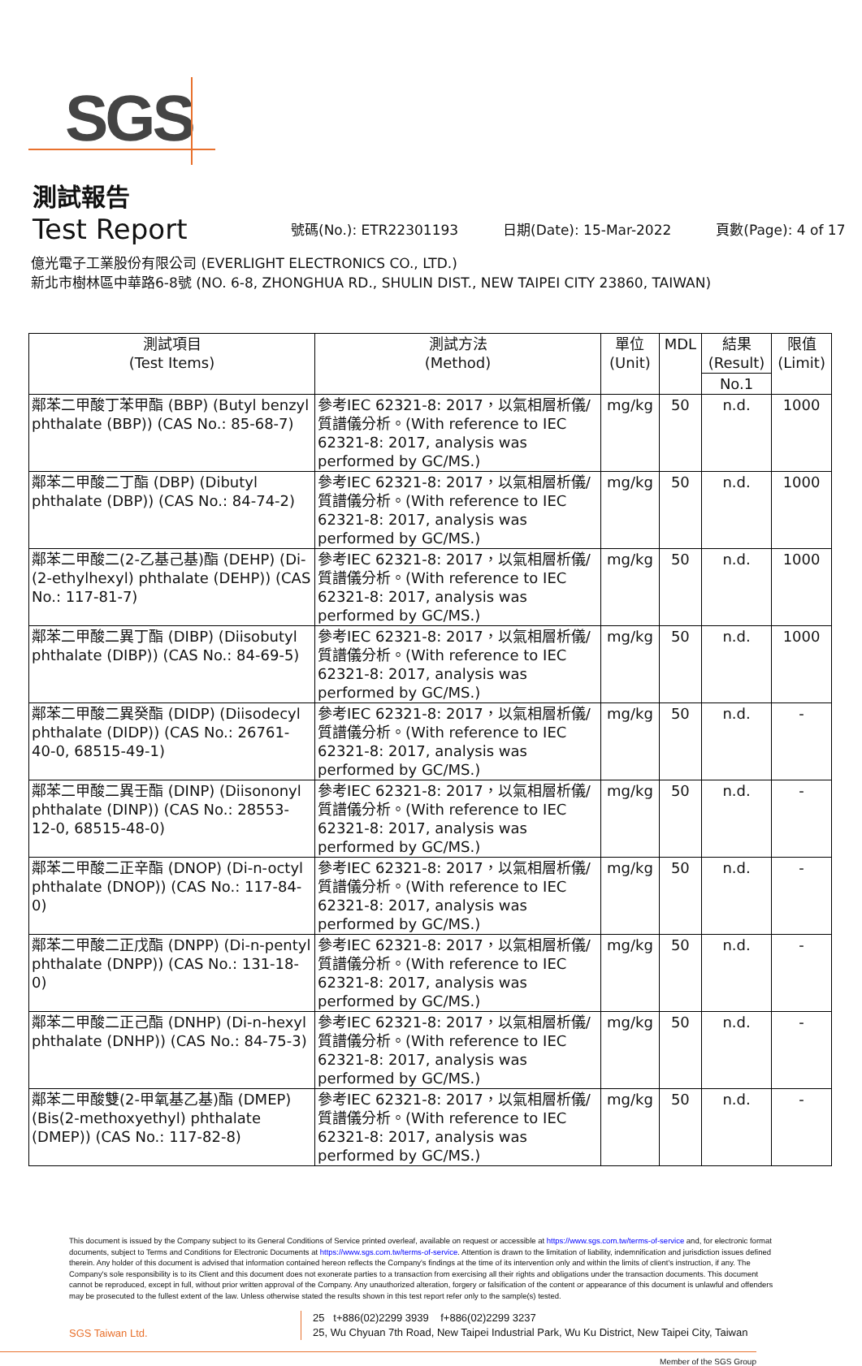SGS
測試報告
Test Report
號碼(No.): ETR22301193 日期(Date): 15-Mar-2022 頁數(Page): 4 of 17
億光電子工業股份有限公司 (EVERLIGHT ELECTRONICS CO., LTD.)
新北市樹林區中華路6-8號 (NO. 6-8, ZHONGHUA RD., SHULIN DIST., NEW TAIPEI CITY 23860, TAIWAN)
| 測試項目 (Test Items) | 測試方法 (Method) | 單位 (Unit) | MDL | 結果 (Result) | 限值 (Limit) |
| --- | --- | --- | --- | --- | --- |
| | | | | No.1 | |
| 鄰苯二甲酸丁苯甲酯 (BBP) (Butyl benzyl phthalate (BBP)) (CAS No.: 85-68-7) | 參考IEC 62321-8: 2017，以氣相層析儀/質譜儀分析。(With reference to IEC 62321-8: 2017, analysis was performed by GC/MS.) | mg/kg | 50 | n.d. | 1000 |
| 鄰苯二甲酸二丁酯 (DBP) (Dibutyl phthalate (DBP)) (CAS No.: 84-74-2) | 參考IEC 62321-8: 2017，以氣相層析儀/質譜儀分析。(With reference to IEC 62321-8: 2017, analysis was performed by GC/MS.) | mg/kg | 50 | n.d. | 1000 |
| 鄰苯二甲酸二(2-乙基己基)酯 (DEHP) (Di-(2-ethylhexyl) phthalate (DEHP)) (CAS No.: 117-81-7) | 參考IEC 62321-8: 2017，以氣相層析儀/質譜儀分析。(With reference to IEC 62321-8: 2017, analysis was performed by GC/MS.) | mg/kg | 50 | n.d. | 1000 |
| 鄰苯二甲酸二異丁酯 (DIBP) (Diisobutyl phthalate (DIBP)) (CAS No.: 84-69-5) | 參考IEC 62321-8: 2017，以氣相層析儀/質譜儀分析。(With reference to IEC 62321-8: 2017, analysis was performed by GC/MS.) | mg/kg | 50 | n.d. | 1000 |
| 鄰苯二甲酸二異癸酯 (DIDP) (Diisodecyl phthalate (DIDP)) (CAS No.: 26761-40-0, 68515-49-1) | 參考IEC 62321-8: 2017，以氣相層析儀/質譜儀分析。(With reference to IEC 62321-8: 2017, analysis was performed by GC/MS.) | mg/kg | 50 | n.d. | - |
| 鄰苯二甲酸二異壬酯 (DINP) (Diisononyl phthalate (DINP)) (CAS No.: 28553-12-0, 68515-48-0) | 參考IEC 62321-8: 2017，以氣相層析儀/質譜儀分析。(With reference to IEC 62321-8: 2017, analysis was performed by GC/MS.) | mg/kg | 50 | n.d. | - |
| 鄰苯二甲酸二正辛酯 (DNOP) (Di-n-octyl phthalate (DNOP)) (CAS No.: 117-84-0) | 參考IEC 62321-8: 2017，以氣相層析儀/質譜儀分析。(With reference to IEC 62321-8: 2017, analysis was performed by GC/MS.) | mg/kg | 50 | n.d. | - |
| 鄰苯二甲酸二正戊酯 (DNPP) (Di-n-pentyl phthalate (DNPP)) (CAS No.: 131-18-0) | 參考IEC 62321-8: 2017，以氣相層析儀/質譜儀分析。(With reference to IEC 62321-8: 2017, analysis was performed by GC/MS.) | mg/kg | 50 | n.d. | - |
| 鄰苯二甲酸二正己酯 (DNHP) (Di-n-hexyl phthalate (DNHP)) (CAS No.: 84-75-3) | 參考IEC 62321-8: 2017，以氣相層析儀/質譜儀分析。(With reference to IEC 62321-8: 2017, analysis was performed by GC/MS.) | mg/kg | 50 | n.d. | - |
| 鄰苯二甲酸雙(2-甲氧基乙基)酯 (DMEP) (Bis(2-methoxyethyl) phthalate (DMEP)) (CAS No.: 117-82-8) | 參考IEC 62321-8: 2017，以氣相層析儀/質譜儀分析。(With reference to IEC 62321-8: 2017, analysis was performed by GC/MS.) | mg/kg | 50 | n.d. | - |
This document is issued by the Company subject to its General Conditions of Service printed overleaf, available on request or accessible at https://www.sgs.com.tw/terms-of-service and, for electronic format documents, subject to Terms and Conditions for Electronic Documents at https://www.sgs.com.tw/terms-of-service. Attention is drawn to the limitation of liability, indemnification and jurisdiction issues defined therein. Any holder of this document is advised that information contained hereon reflects the Company's findings at the time of its intervention only and within the limits of client's instruction, if any. The Company's sole responsibility is to its Client and this document does not exonerate parties to a transaction from exercising all their rights and obligations under the transaction documents. This document cannot be reproduced, except in full, without prior written approval of the Company. Any unauthorized alteration, forgery or falsification of the content or appearance of this document is unlawful and offenders may be prosecuted to the fullest extent of the law. Unless otherwise stated the results shown in this test report refer only to the sample(s) tested.
SGS Taiwan Ltd.
25 t+886(02)2299 3939 f+886(02)2299 3237
25, Wu Chyuan 7th Road, New Taipei Industrial Park, Wu Ku District, New Taipei City, Taiwan
Member of the SGS Group